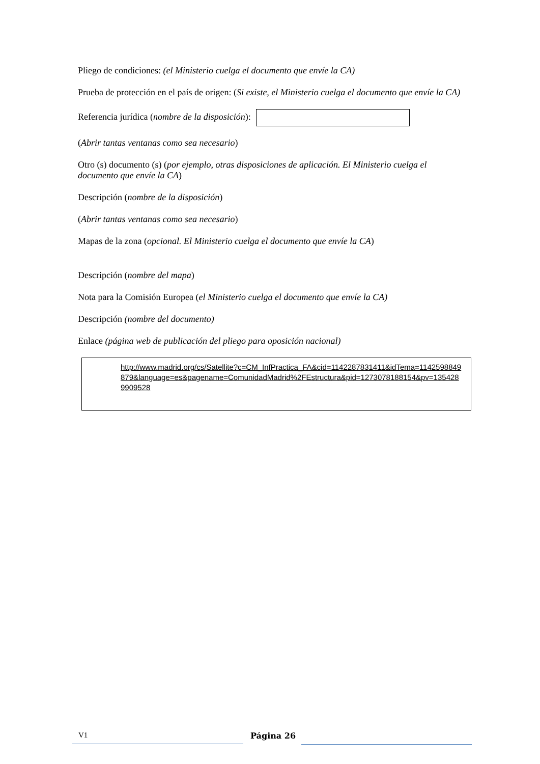Pliego de condiciones: (el Ministerio cuelga el documento que envíe la CA)
Prueba de protección en el país de origen: (Si existe, el Ministerio cuelga el documento que envíe la CA)
Referencia jurídica (nombre de la disposición):
(Abrir tantas ventanas como sea necesario)
Otro (s) documento (s) (por ejemplo, otras disposiciones de aplicación. El Ministerio cuelga el documento que envíe la CA)
Descripción (nombre de la disposición)
(Abrir tantas ventanas como sea necesario)
Mapas de la zona (opcional. El Ministerio cuelga el documento que envíe la CA)
Descripción (nombre del mapa)
Nota para la Comisión Europea (el Ministerio cuelga el documento que envíe la CA)
Descripción (nombre del documento)
Enlace (página web de publicación del pliego para oposición nacional)
http://www.madrid.org/cs/Satellite?c=CM_InfPractica_FA&cid=1142287831411&idTema=1142598849879&language=es&pagename=ComunidadMadrid%2FEstructura&pid=1273078188154&pv=1354289909528
V1
Página 26